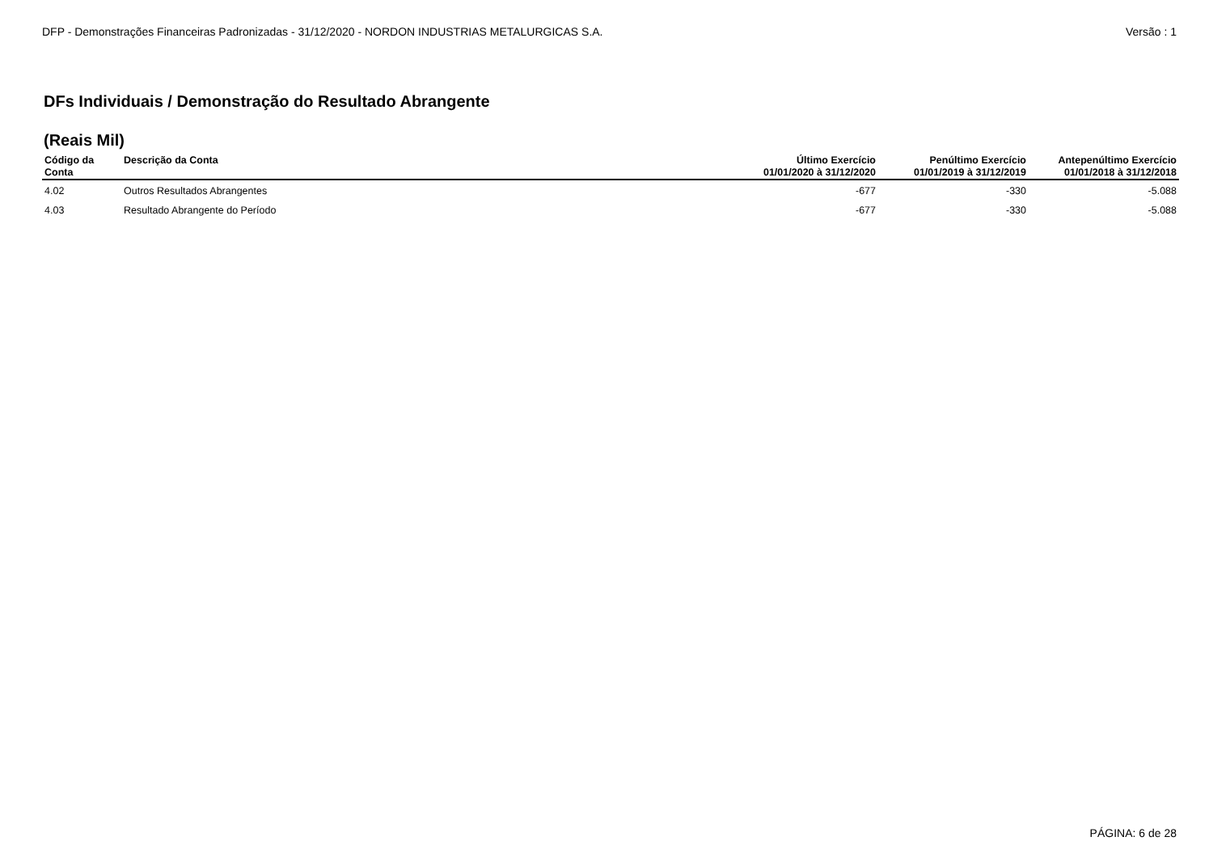DFP - Demonstrações Financeiras Padronizadas - 31/12/2020 - NORDON INDUSTRIAS METALURGICAS S.A. Versão : 1
DFs Individuais / Demonstração do Resultado Abrangente
(Reais Mil)
| Código da Conta | Descrição da Conta | Último Exercício 01/01/2020 à 31/12/2020 | Penúltimo Exercício 01/01/2019 à 31/12/2019 | Antepenúltimo Exercício 01/01/2018 à 31/12/2018 |
| --- | --- | --- | --- | --- |
| 4.02 | Outros Resultados Abrangentes | -677 | -330 | -5.088 |
| 4.03 | Resultado Abrangente do Período | -677 | -330 | -5.088 |
PÁGINA: 6 de 28